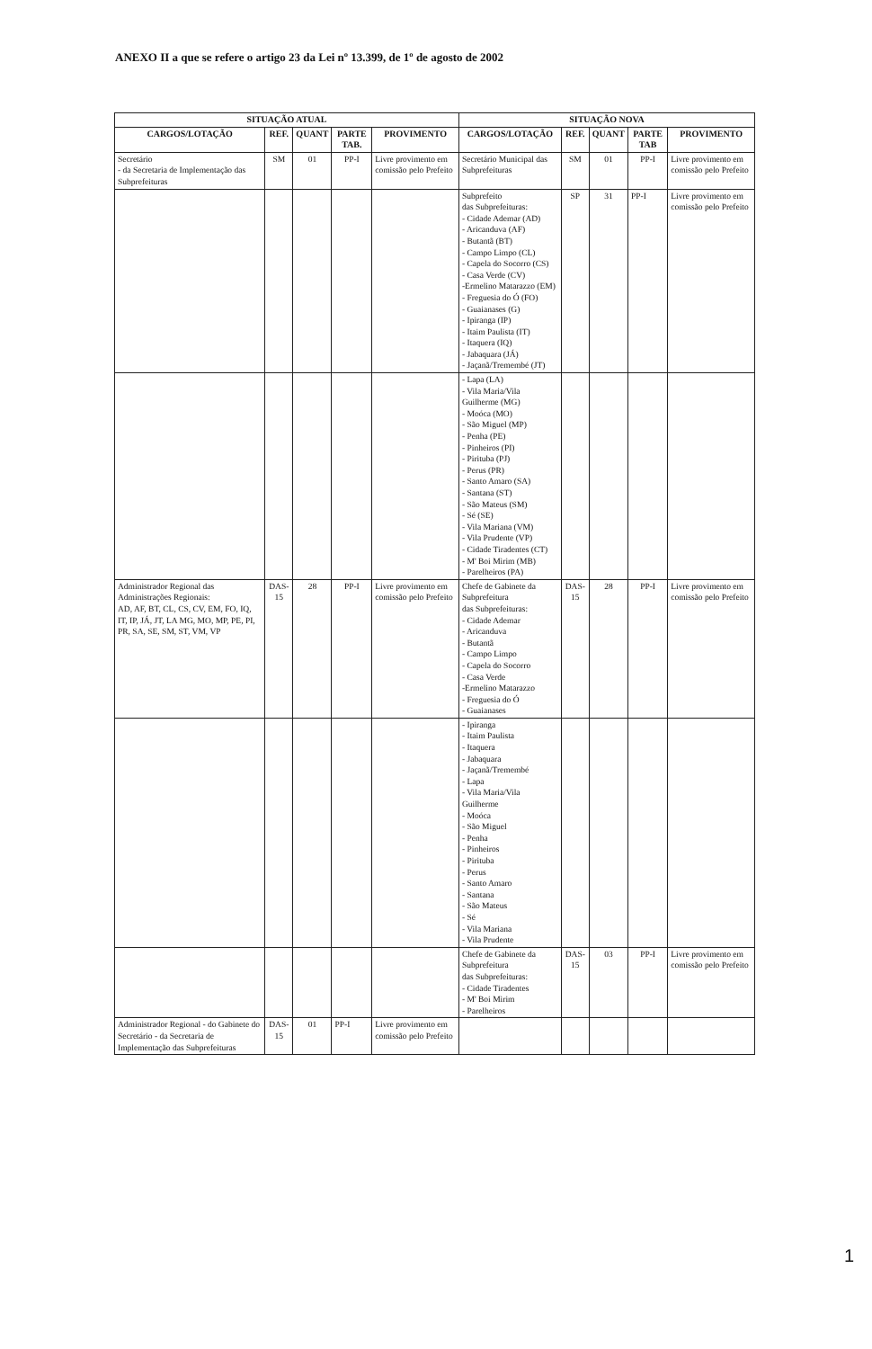ANEXO II a que se refere o artigo 23 da Lei nº 13.399, de 1º de agosto de 2002
| SITUAÇÃO ATUAL | | | | | SITUAÇÃO NOVA | | | | |
| --- | --- | --- | --- | --- | --- | --- | --- | --- | --- |
| CARGOS/LOTAÇÃO | REF. | QUANT | PARTE TAB. | PROVIMENTO | CARGOS/LOTAÇÃO | REF. | QUANT | PARTE TAB | PROVIMENTO |
| Secretário - da Secretaria de Implementação das Subprefeituras | SM | 01 | PP-I | Livre provimento em comissão pelo Prefeito | Secretário Municipal das Subprefeituras | SM | 01 | PP-I | Livre provimento em comissão pelo Prefeito |
| | | | | | Subprefeito das Subprefeituras: - Cidade Ademar (AD) - Aricanduva (AF) - Butantã (BT) - Campo Limpo (CL) - Capela do Socorro (CS) - Casa Verde (CV) -Ermelino Matarazzo (EM) - Freguesia do Ó (FO) - Guaianases (G) - Ipiranga (IP) - Itaim Paulista (IT) - Itaquera (IQ) - Jabaquara (JÁ) - Jaçanã/Tremembé (JT) | SP | 31 | PP-I | Livre provimento em comissão pelo Prefeito |
| | | | | | - Lapa (LA) - Vila Maria/Vila Guilherme (MG) - Moóca (MO) - São Miguel (MP) - Penha (PE) - Pinheiros (PI) - Pirituba (PJ) - Perus (PR) - Santo Amaro (SA) - Santana (ST) - São Mateus (SM) - Sé (SE) - Vila Mariana (VM) - Vila Prudente (VP) - Cidade Tiradentes (CT) - M' Boi Mirim (MB) - Parelheiros (PA) | | | | |
| Administrador Regional das Administrações Regionais: AD, AF, BT, CL, CS, CV, EM, FO, IQ, IT, IP, JÁ, JT, LA MG, MO, MP, PE, PI, PR, SA, SE, SM, ST, VM, VP | DAS-15 | 28 | PP-I | Livre provimento em comissão pelo Prefeito | Chefe de Gabinete da Subprefeitura das Subprefeituras: - Cidade Ademar - Aricanduva - Butantã - Campo Limpo - Capela do Socorro - Casa Verde -Ermelino Matarazzo - Freguesia do Ó - Guaianases | DAS-15 | 28 | PP-I | Livre provimento em comissão pelo Prefeito |
| | | | | | - Ipiranga - Itaim Paulista - Itaquera - Jabaquara - Jaçanã/Tremembé - Lapa - Vila Maria/Vila Guilherme - Moóca - São Miguel - Penha - Pinheiros - Pirituba - Perus - Santo Amaro - Santana - São Mateus - Sé - Vila Mariana - Vila Prudente | | | | |
| | | | | | Chefe de Gabinete da Subprefeitura das Subprefeituras: - Cidade Tiradentes - M' Boi Mirim - Parelheiros | DAS-15 | 03 | PP-I | Livre provimento em comissão pelo Prefeito |
| Administrador Regional - do Gabinete do Secretário - da Secretaria de Implementação das Subprefeituras | DAS-15 | 01 | PP-I | Livre provimento em comissão pelo Prefeito | | | | | |
1